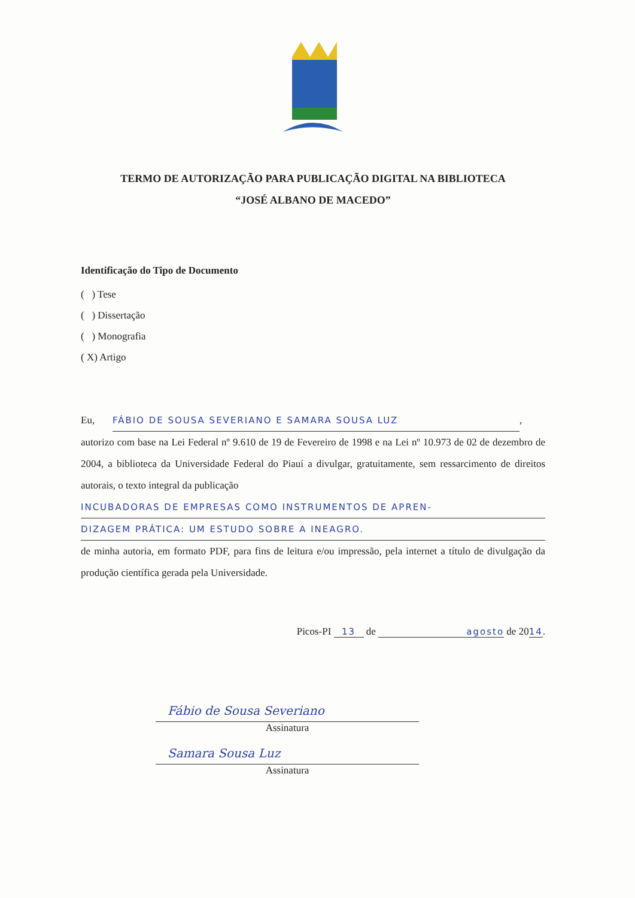TERMO DE AUTORIZAÇÃO PARA PUBLICAÇÃO DIGITAL NA BIBLIOTECA
“JOSÉ ALBANO DE MACEDO”
Identificação do Tipo de Documento
( ) Tese
( ) Dissertação
( ) Monografia
( X) Artigo
Eu, FÁBIO DE SOUSA SEVERIANO E SAMARA SOUSA LUZ,
autorizo com base na Lei Federal nº 9.610 de 19 de Fevereiro de 1998 e na Lei nº 10.973 de 02 de dezembro de 2004, a biblioteca da Universidade Federal do Piauí a divulgar, gratuitamente, sem ressarcimento de direitos autorais, o texto integral da publicação
INCUBADORAS DE EMPRESAS COMO INSTRUMENTOS DE APREN-
DIZAGEM PRÁTICA: UM ESTUDO SOBRE A INEAGRO.
de minha autoria, em formato PDF, para fins de leitura e/ou impressão, pela internet a título de divulgação da produção científica gerada pela Universidade.
Picos-PI 13 de agosto de 2014.
Fábio de Sousa Severiano
Assinatura
Samara Sousa Luz
Assinatura